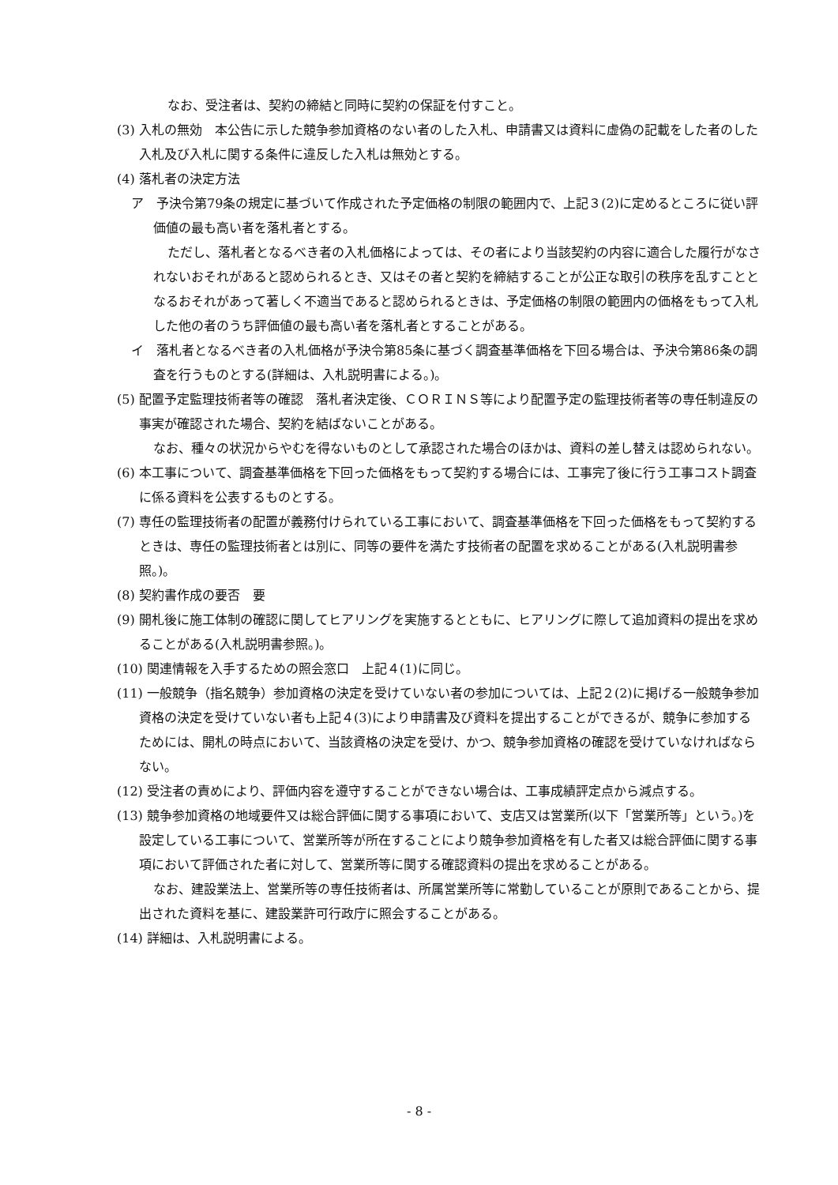なお、受注者は、契約の締結と同時に契約の保証を付すこと。
(3) 入札の無効　本公告に示した競争参加資格のない者のした入札、申請書又は資料に虚偽の記載をした者のした入札及び入札に関する条件に違反した入札は無効とする。
(4) 落札者の決定方法
ア　予決令第79条の規定に基づいて作成された予定価格の制限の範囲内で、上記３(2)に定めるところに従い評価値の最も高い者を落札者とする。
ただし、落札者となるべき者の入札価格によっては、その者により当該契約の内容に適合した履行がなされないおそれがあると認められるとき、又はその者と契約を締結することが公正な取引の秩序を乱すこととなるおそれがあって著しく不適当であると認められるときは、予定価格の制限の範囲内の価格をもって入札した他の者のうち評価値の最も高い者を落札者とすることがある。
イ　落札者となるべき者の入札価格が予決令第85条に基づく調査基準価格を下回る場合は、予決令第86条の調査を行うものとする(詳細は、入札説明書による。)。
(5) 配置予定監理技術者等の確認　落札者決定後、ＣＯＲＩＮＳ等により配置予定の監理技術者等の専任制違反の事実が確認された場合、契約を結ばないことがある。
なお、種々の状況からやむを得ないものとして承認された場合のほかは、資料の差し替えは認められない。
(6) 本工事について、調査基準価格を下回った価格をもって契約する場合には、工事完了後に行う工事コスト調査に係る資料を公表するものとする。
(7) 専任の監理技術者の配置が義務付けられている工事において、調査基準価格を下回った価格をもって契約するときは、専任の監理技術者とは別に、同等の要件を満たす技術者の配置を求めることがある(入札説明書参照。)。
(8) 契約書作成の要否　要
(9) 開札後に施工体制の確認に関してヒアリングを実施するとともに、ヒアリングに際して追加資料の提出を求めることがある(入札説明書参照。)。
(10) 関連情報を入手するための照会窓口　上記４(1)に同じ。
(11) 一般競争（指名競争）参加資格の決定を受けていない者の参加については、上記２(2)に掲げる一般競争参加資格の決定を受けていない者も上記４(3)により申請書及び資料を提出することができるが、競争に参加するためには、開札の時点において、当該資格の決定を受け、かつ、競争参加資格の確認を受けていなければならない。
(12) 受注者の責めにより、評価内容を遵守することができない場合は、工事成績評定点から減点する。
(13) 競争参加資格の地域要件又は総合評価に関する事項において、支店又は営業所(以下「営業所等」という。)を設定している工事について、営業所等が所在することにより競争参加資格を有した者又は総合評価に関する事項において評価された者に対して、営業所等に関する確認資料の提出を求めることがある。
なお、建設業法上、営業所等の専任技術者は、所属営業所等に常勤していることが原則であることから、提出された資料を基に、建設業許可行政庁に照会することがある。
(14) 詳細は、入札説明書による。
- 8 -